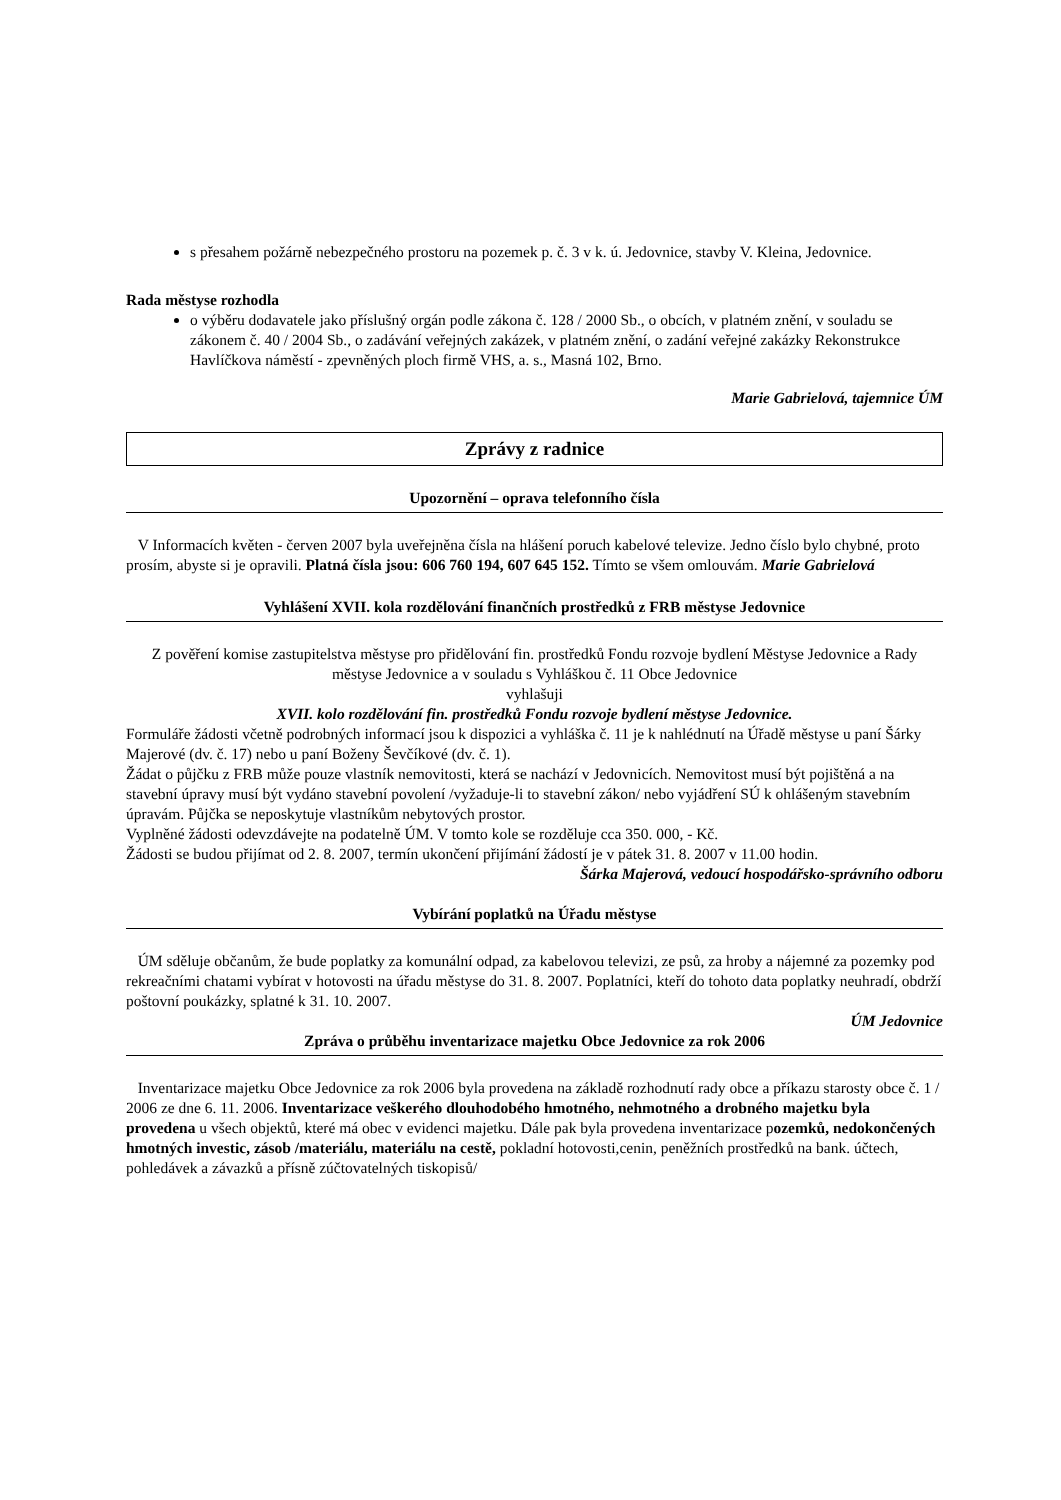s přesahem požárně nebezpečného prostoru na pozemek p. č. 3 v k. ú. Jedovnice, stavby V. Kleina, Jedovnice.
Rada městyse rozhodla
o výběru dodavatele jako příslušný orgán podle zákona č. 128 / 2000 Sb., o obcích, v platném znění, v souladu se zákonem č. 40 / 2004 Sb., o zadávání veřejných zakázek, v platném znění, o zadání veřejné zakázky Rekonstrukce Havlíčkova náměstí - zpevněných ploch firmě VHS, a. s., Masná 102, Brno.
Marie Gabrielová, tajemnice ÚM
Zprávy z radnice
Upozornění – oprava telefonního čísla
V Informacích květen - červen 2007 byla uveřejněna čísla na hlášení poruch kabelové televize. Jedno číslo bylo chybné, proto prosím, abyste si je opravili. Platná čísla jsou: 606 760 194, 607 645 152. Tímto se všem omlouvám. Marie Gabrielová
Vyhlášení XVII. kola rozdělování finančních prostředků z FRB městyse Jedovnice
Z pověření komise zastupitelstva městyse pro přidělování fin. prostředků Fondu rozvoje bydlení Městyse Jedovnice a Rady městyse Jedovnice a v souladu s Vyhláškou č. 11 Obce Jedovnice
vyhlašuji
XVII. kolo rozdělování fin. prostředků Fondu rozvoje bydlení městyse Jedovnice.
Formuláře žádosti včetně podrobných informací jsou k dispozici a vyhláška č. 11 je k nahlédnutí na Úřadě městyse u paní Šárky Majerové (dv. č. 17) nebo u paní Boženy Ševčíkové (dv. č. 1).
Žádat o půjčku z FRB může pouze vlastník nemovitosti, která se nachází v Jedovnicích. Nemovitost musí být pojištěná a na stavební úpravy musí být vydáno stavební povolení /vyžaduje-li to stavební zákon/ nebo vyjádření SÚ k ohlášeným stavebním úpravám. Půjčka se neposkytuje vlastníkům nebytových prostor.
Vyplněné žádosti odevzdávejte na podatelně ÚM. V tomto kole se rozděluje cca 350. 000, - Kč.
Žádosti se budou přijímat od 2. 8. 2007, termín ukončení přijímání žádostí je v pátek 31. 8. 2007 v 11.00 hodin.
Šárka Majerová, vedoucí hospodářsko-správního odboru
Vybírání poplatků na Úřadu městyse
ÚM sděluje občanům, že bude poplatky za komunální odpad, za kabelovou televizi, ze psů, za hroby a nájemné za pozemky pod rekreačními chatami vybírat v hotovosti na úřadu městyse do 31. 8. 2007. Poplatníci, kteří do tohoto data poplatky neuhradí, obdrží poštovní poukázky, splatné k 31. 10. 2007.
ÚM Jedovnice
Zpráva o průběhu inventarizace majetku Obce Jedovnice za rok 2006
Inventarizace majetku Obce Jedovnice za rok 2006 byla provedena na základě rozhodnutí rady obce a příkazu starosty obce č. 1 / 2006 ze dne 6. 11. 2006. Inventarizace veškerého dlouhodobého hmotného, nehmotného a drobného majetku byla provedena u všech objektů, které má obec v evidenci majetku. Dále pak byla provedena inventarizace pozemků, nedokončených hmotných investic, zásob /materiálu, materiálu na cestě, pokladní hotovosti,cenin, peněžních prostředků na bank. účtech, pohledávek a závazků a přísně zúčtovatelných tiskopisů/